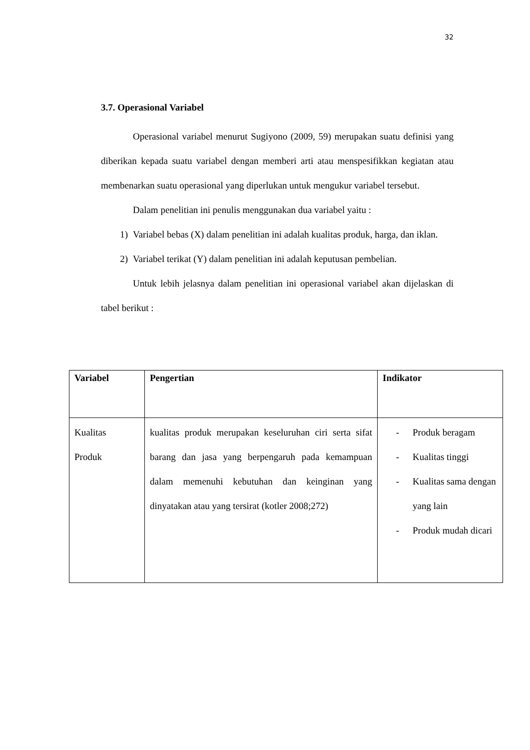32
3.7. Operasional Variabel
Operasional variabel menurut Sugiyono (2009, 59) merupakan suatu definisi yang diberikan kepada suatu variabel dengan memberi arti atau menspesifikkan kegiatan atau membenarkan suatu operasional yang diperlukan untuk mengukur variabel tersebut.
Dalam penelitian ini penulis menggunakan dua variabel yaitu :
1) Variabel bebas (X) dalam penelitian ini adalah kualitas produk, harga, dan iklan.
2) Variabel terikat (Y) dalam penelitian ini adalah keputusan pembelian.
Untuk lebih jelasnya dalam penelitian ini operasional variabel akan dijelaskan di tabel berikut :
| Variabel | Pengertian | Indikator |
| --- | --- | --- |
| Kualitas Produk | kualitas produk merupakan keseluruhan ciri serta sifat barang dan jasa yang berpengaruh pada kemampuan dalam memenuhi kebutuhan dan keinginan yang dinyatakan atau yang tersirat (kotler 2008;272) | - Produk beragam - Kualitas tinggi - Kualitas sama dengan yang lain - Produk mudah dicari |